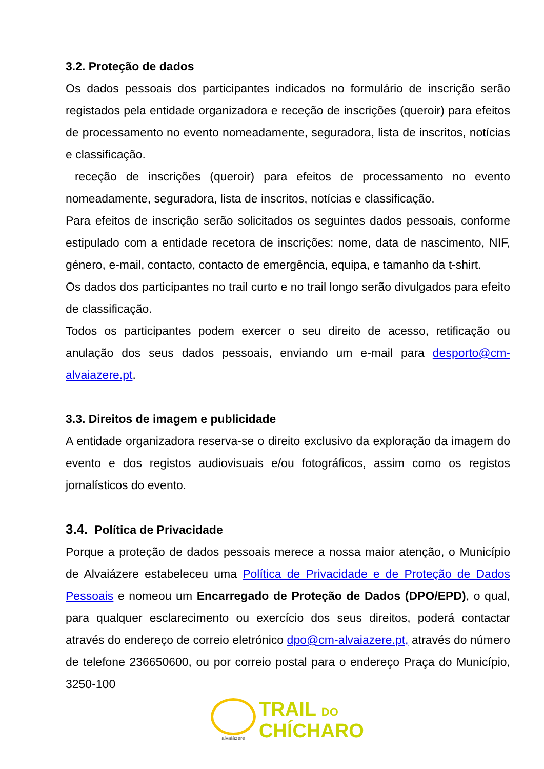3.2. Proteção de dados
Os dados pessoais dos participantes indicados no formulário de inscrição serão registados pela entidade organizadora e receção de inscrições (queroir) para efeitos de processamento no evento nomeadamente, seguradora, lista de inscritos, notícias e classificação.
receção de inscrições (queroir) para efeitos de processamento no evento nomeadamente, seguradora, lista de inscritos, notícias e classificação.
Para efeitos de inscrição serão solicitados os seguintes dados pessoais, conforme estipulado com a entidade recetora de inscrições: nome, data de nascimento, NIF, género, e-mail, contacto, contacto de emergência, equipa, e tamanho da t-shirt.
Os dados dos participantes no trail curto e no trail longo serão divulgados para efeito de classificação.
Todos os participantes podem exercer o seu direito de acesso, retificação ou anulação dos seus dados pessoais, enviando um e-mail para desporto@cm-alvaiazere.pt.
3.3. Direitos de imagem e publicidade
A entidade organizadora reserva-se o direito exclusivo da exploração da imagem do evento e dos registos audiovisuais e/ou fotográficos, assim como os registos jornalísticos do evento.
3.4. Política de Privacidade
Porque a proteção de dados pessoais merece a nossa maior atenção, o Município de Alvaiázere estabeleceu uma Política de Privacidade e de Proteção de Dados Pessoais e nomeou um Encarregado de Proteção de Dados (DPO/EPD), o qual, para qualquer esclarecimento ou exercício dos seus direitos, poderá contactar através do endereço de correio eletrónico dpo@cm-alvaiazere.pt, através do número de telefone 236650600, ou por correio postal para o endereço Praça do Município, 3250-100
alvaiázere
TRAIL DO
CHÍCHARO